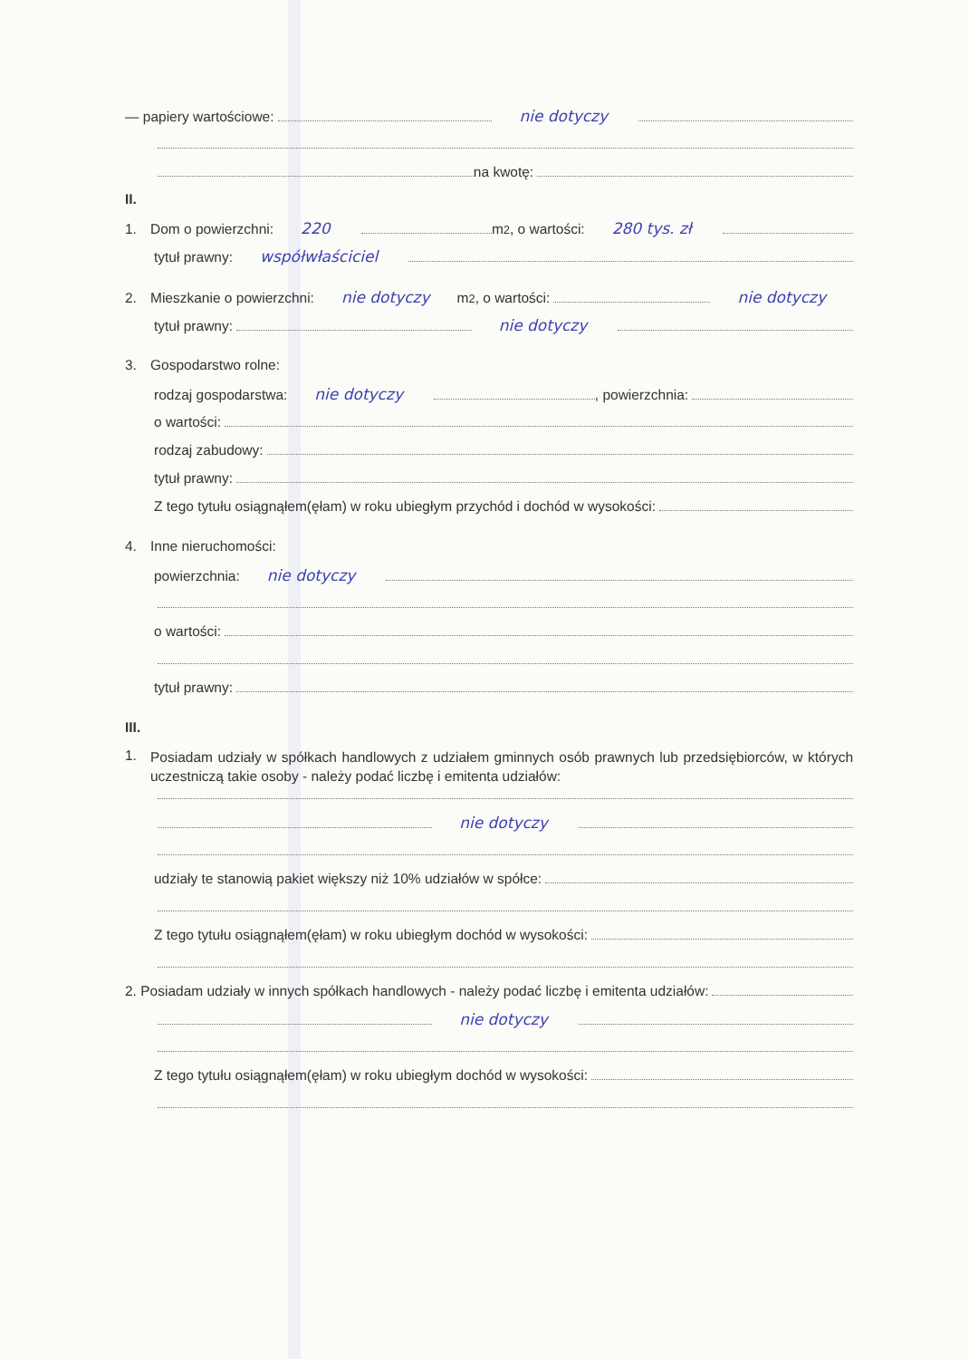— papiery wartościowe: nie dotyczy
na kwotę:
II.
1. Dom o powierzchni: 220 m<sup>2</sup>, o wartości: 280 tys. zł
tytuł prawny: współwłaściciel
2. Mieszkanie o powierzchni: nie dotyczy m<sup>2</sup>, o wartości: nie dotyczy
tytuł prawny: nie dotyczy
3. Gospodarstwo rolne:
rodzaj gospodarstwa: nie dotyczy , powierzchnia:
o wartości:
rodzaj zabudowy:
tytuł prawny:
Z tego tytułu osiągnąłem(ęłam) w roku ubiegłym przychód i dochód w wysokości:
4. Inne nieruchomości:
powierzchnia: nie dotyczy
o wartości:
tytuł prawny:
III.
1.
Posiadam udziały w spółkach handlowych z udziałem gminnych osób prawnych lub przedsiębiorców, w których uczestniczą takie osoby - należy podać liczbę i emitenta udziałów:
nie dotyczy
udziały te stanowią pakiet większy niż 10% udziałów w spółce:
Z tego tytułu osiągnąłem(ęłam) w roku ubiegłym dochód w wysokości:
2. Posiadam udziały w innych spółkach handlowych - należy podać liczbę i emitenta udziałów:
nie dotyczy
Z tego tytułu osiągnąłem(ęłam) w roku ubiegłym dochód w wysokości: